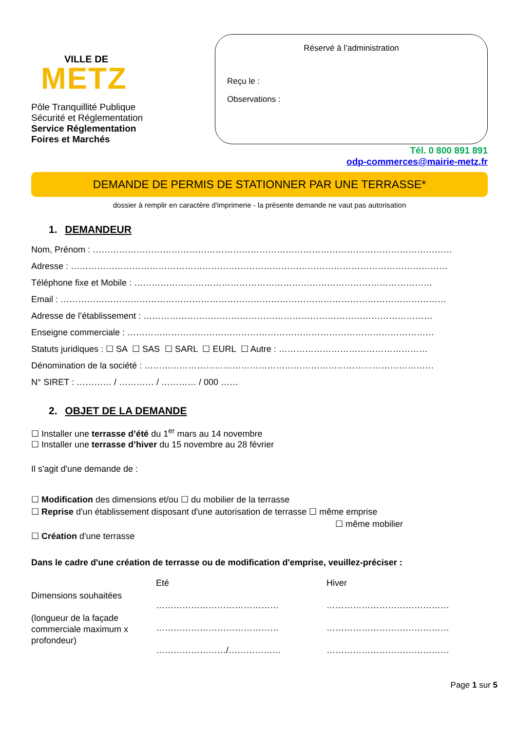VILLE DE
METZ
Pôle Tranquillité Publique
Sécurité et Réglementation
Service Réglementation
Foires et Marchés
Réservé à l’administration
Reçu le :
Observations :
Tél. 0 800 891 891
odp-commerces@mairie-metz.fr
DEMANDE DE PERMIS DE STATIONNER PAR UNE TERRASSE*
dossier à remplir en caractère d'imprimerie - la présente demande ne vaut pas autorisation
1. DEMANDEUR
Nom, Prénom : ……………………………………………………………………………………………………………
Adresse : …………………………………………………………………………………………………………………
Téléphone fixe et Mobile : …………………………………………………………………………………………
Email : ……………………………………………………………………………………………………………………
Adresse de l’établissement : ………………………………………………………………………………………
Enseigne commerciale : ……………………………………………………………………………………………
Statuts juridiques : ☐ SA ☐ SAS ☐ SARL ☐ EURL ☐ Autre : ……………………………………………
Dénomination de la société : ………………………………………………………………………………………
N° SIRET : ………… / ………… / ………… / 000 ……
2. OBJET DE LA DEMANDE
☐ Installer une terrasse d’été du 1<sup>er</sup> mars au 14 novembre
☐ Installer une terrasse d’hiver du 15 novembre au 28 février
Il s'agit d'une demande de :
☐ Modification des dimensions et/ou ☐ du mobilier de la terrasse
☐ Reprise d'un établissement disposant d'une autorisation de terrasse ☐ même emprise
☐ même mobilier
☐ Création d'une terrasse
Dans le cadre d'une création de terrasse ou de modification d'emprise, veuillez-préciser :
Dimensions souhaitées
(longueur de la façade commerciale maximum x profondeur)
Eté
……………………………………
……………………………………
……………………/………………
Hiver
……………………………………
……………………………………
……………………………………
Page 1 sur 5